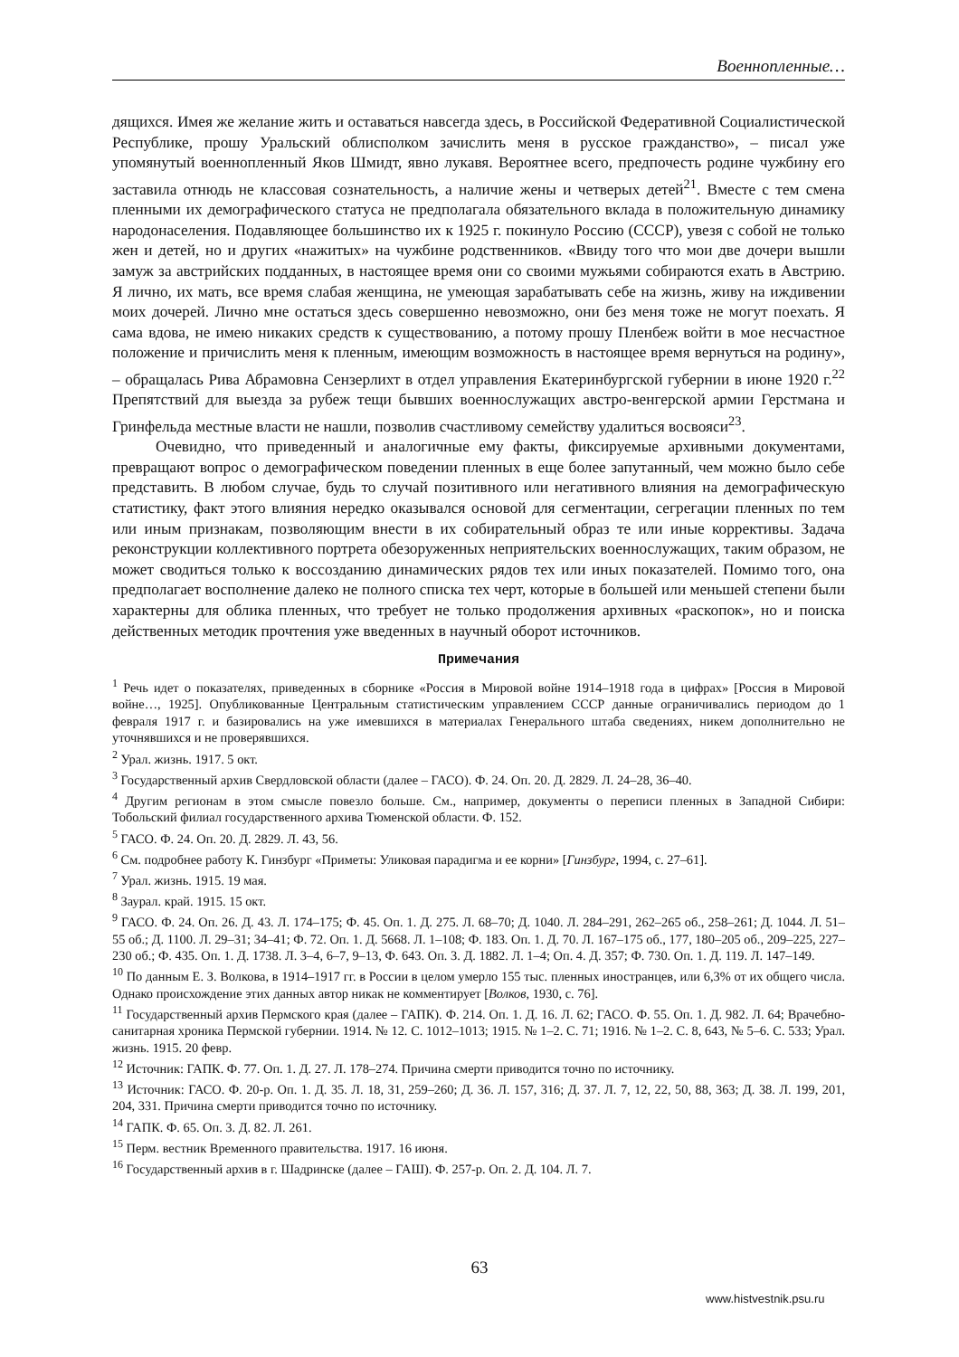Военнопленные…
дящихся. Имея же желание жить и оставаться навсегда здесь, в Российской Федеративной Социалистической Республике, прошу Уральский облисполком зачислить меня в русское гражданство», – писал уже упомянутый военнопленный Яков Шмидт, явно лукавя. Вероятнее всего, предпочесть родине чужбину его заставила отнюдь не классовая сознательность, а наличие жены и четверых детей<sup>21</sup>. Вместе с тем смена пленными их демографического статуса не предполагала обязательного вклада в положительную динамику народонаселения. Подавляющее большинство их к 1925 г. покинуло Россию (СССР), увезя с собой не только жен и детей, но и других «нажитых» на чужбине родственников. «Ввиду того что мои две дочери вышли замуж за австрийских подданных, в настоящее время они со своими мужьями собираются ехать в Австрию. Я лично, их мать, все время слабая женщина, не умеющая зарабатывать себе на жизнь, живу на иждивении моих дочерей. Лично мне остаться здесь совершенно невозможно, они без меня тоже не могут поехать. Я сама вдова, не имею никаких средств к существованию, а потому прошу Пленбеж войти в мое несчастное положение и причислить меня к пленным, имеющим возможность в настоящее время вернуться на родину», – обращалась Рива Абрамовна Сензерлихт в отдел управления Екатеринбургской губернии в июне 1920 г.<sup>22</sup> Препятствий для выезда за рубеж тещи бывших военнослужащих австро-венгерской армии Герстмана и Гринфельда местные власти не нашли, позволив счастливому семейству удалиться восвояси<sup>23</sup>.
Очевидно, что приведенный и аналогичные ему факты, фиксируемые архивными документами, превращают вопрос о демографическом поведении пленных в еще более запутанный, чем можно было себе представить. В любом случае, будь то случай позитивного или негативного влияния на демографическую статистику, факт этого влияния нередко оказывался основой для сегментации, сегрегации пленных по тем или иным признакам, позволяющим внести в их собирательный образ те или иные коррективы. Задача реконструкции коллективного портрета обезоруженных неприятельских военнослужащих, таким образом, не может сводиться только к воссозданию динамических рядов тех или иных показателей. Помимо того, она предполагает восполнение далеко не полного списка тех черт, которые в большей или меньшей степени были характерны для облика пленных, что требует не только продолжения архивных «раскопок», но и поиска действенных методик прочтения уже введенных в научный оборот источников.
Примечания
<sup>1</sup> Речь идет о показателях, приведенных в сборнике «Россия в Мировой войне 1914–1918 года в цифрах» [Россия в Мировой войне…, 1925]. Опубликованные Центральным статистическим управлением СССР данные ограничивались периодом до 1 февраля 1917 г. и базировались на уже имевшихся в материалах Генерального штаба сведениях, никем дополнительно не уточнявшихся и не проверявшихся.
<sup>2</sup> Урал. жизнь. 1917. 5 окт.
<sup>3</sup> Государственный архив Свердловской области (далее – ГАСО). Ф. 24. Оп. 20. Д. 2829. Л. 24–28, 36–40.
<sup>4</sup> Другим регионам в этом смысле повезло больше. См., например, документы о переписи пленных в Западной Сибири: Тобольский филиал государственного архива Тюменской области. Ф. 152.
<sup>5</sup> ГАСО. Ф. 24. Оп. 20. Д. 2829. Л. 43, 56.
<sup>6</sup> См. подробнее работу К. Гинзбург «Приметы: Уликовая парадигма и ее корни» [Гинзбург, 1994, с. 27–61].
<sup>7</sup> Урал. жизнь. 1915. 19 мая.
<sup>8</sup> Заурал. край. 1915. 15 окт.
<sup>9</sup> ГАСО. Ф. 24. Оп. 26. Д. 43. Л. 174–175; Ф. 45. Оп. 1. Д. 275. Л. 68–70; Д. 1040. Л. 284–291, 262–265 об., 258–261; Д. 1044. Л. 51–55 об.; Д. 1100. Л. 29–31; 34–41; Ф. 72. Оп. 1. Д. 5668. Л. 1–108; Ф. 183. Оп. 1. Д. 70. Л. 167–175 об., 177, 180–205 об., 209–225, 227–230 об.; Ф. 435. Оп. 1. Д. 1738. Л. 3–4, 6–7, 9–13, Ф. 643. Оп. 3. Д. 1882. Л. 1–4; Оп. 4. Д. 357; Ф. 730. Оп. 1. Д. 119. Л. 147–149.
<sup>10</sup> По данным Е. З. Волкова, в 1914–1917 гг. в России в целом умерло 155 тыс. пленных иностранцев, или 6,3% от их общего числа. Однако происхождение этих данных автор никак не комментирует [Волков, 1930, с. 76].
<sup>11</sup> Государственный архив Пермского края (далее – ГАПК). Ф. 214. Оп. 1. Д. 16. Л. 62; ГАСО. Ф. 55. Оп. 1. Д. 982. Л. 64; Врачебно-санитарная хроника Пермской губернии. 1914. № 12. С. 1012–1013; 1915. № 1–2. С. 71; 1916. № 1–2. С. 8, 643, № 5–6. С. 533; Урал. жизнь. 1915. 20 февр.
<sup>12</sup> Источник: ГАПК. Ф. 77. Оп. 1. Д. 27. Л. 178–274. Причина смерти приводится точно по источнику.
<sup>13</sup> Источник: ГАСО. Ф. 20-р. Оп. 1. Д. 35. Л. 18, 31, 259–260; Д. 36. Л. 157, 316; Д. 37. Л. 7, 12, 22, 50, 88, 363; Д. 38. Л. 199, 201, 204, 331. Причина смерти приводится точно по источнику.
<sup>14</sup> ГАПК. Ф. 65. Оп. 3. Д. 82. Л. 261.
<sup>15</sup> Перм. вестник Временного правительства. 1917. 16 июня.
<sup>16</sup> Государственный архив в г. Шадринске (далее – ГАШ). Ф. 257-р. Оп. 2. Д. 104. Л. 7.
63
www.histvestnik.psu.ru